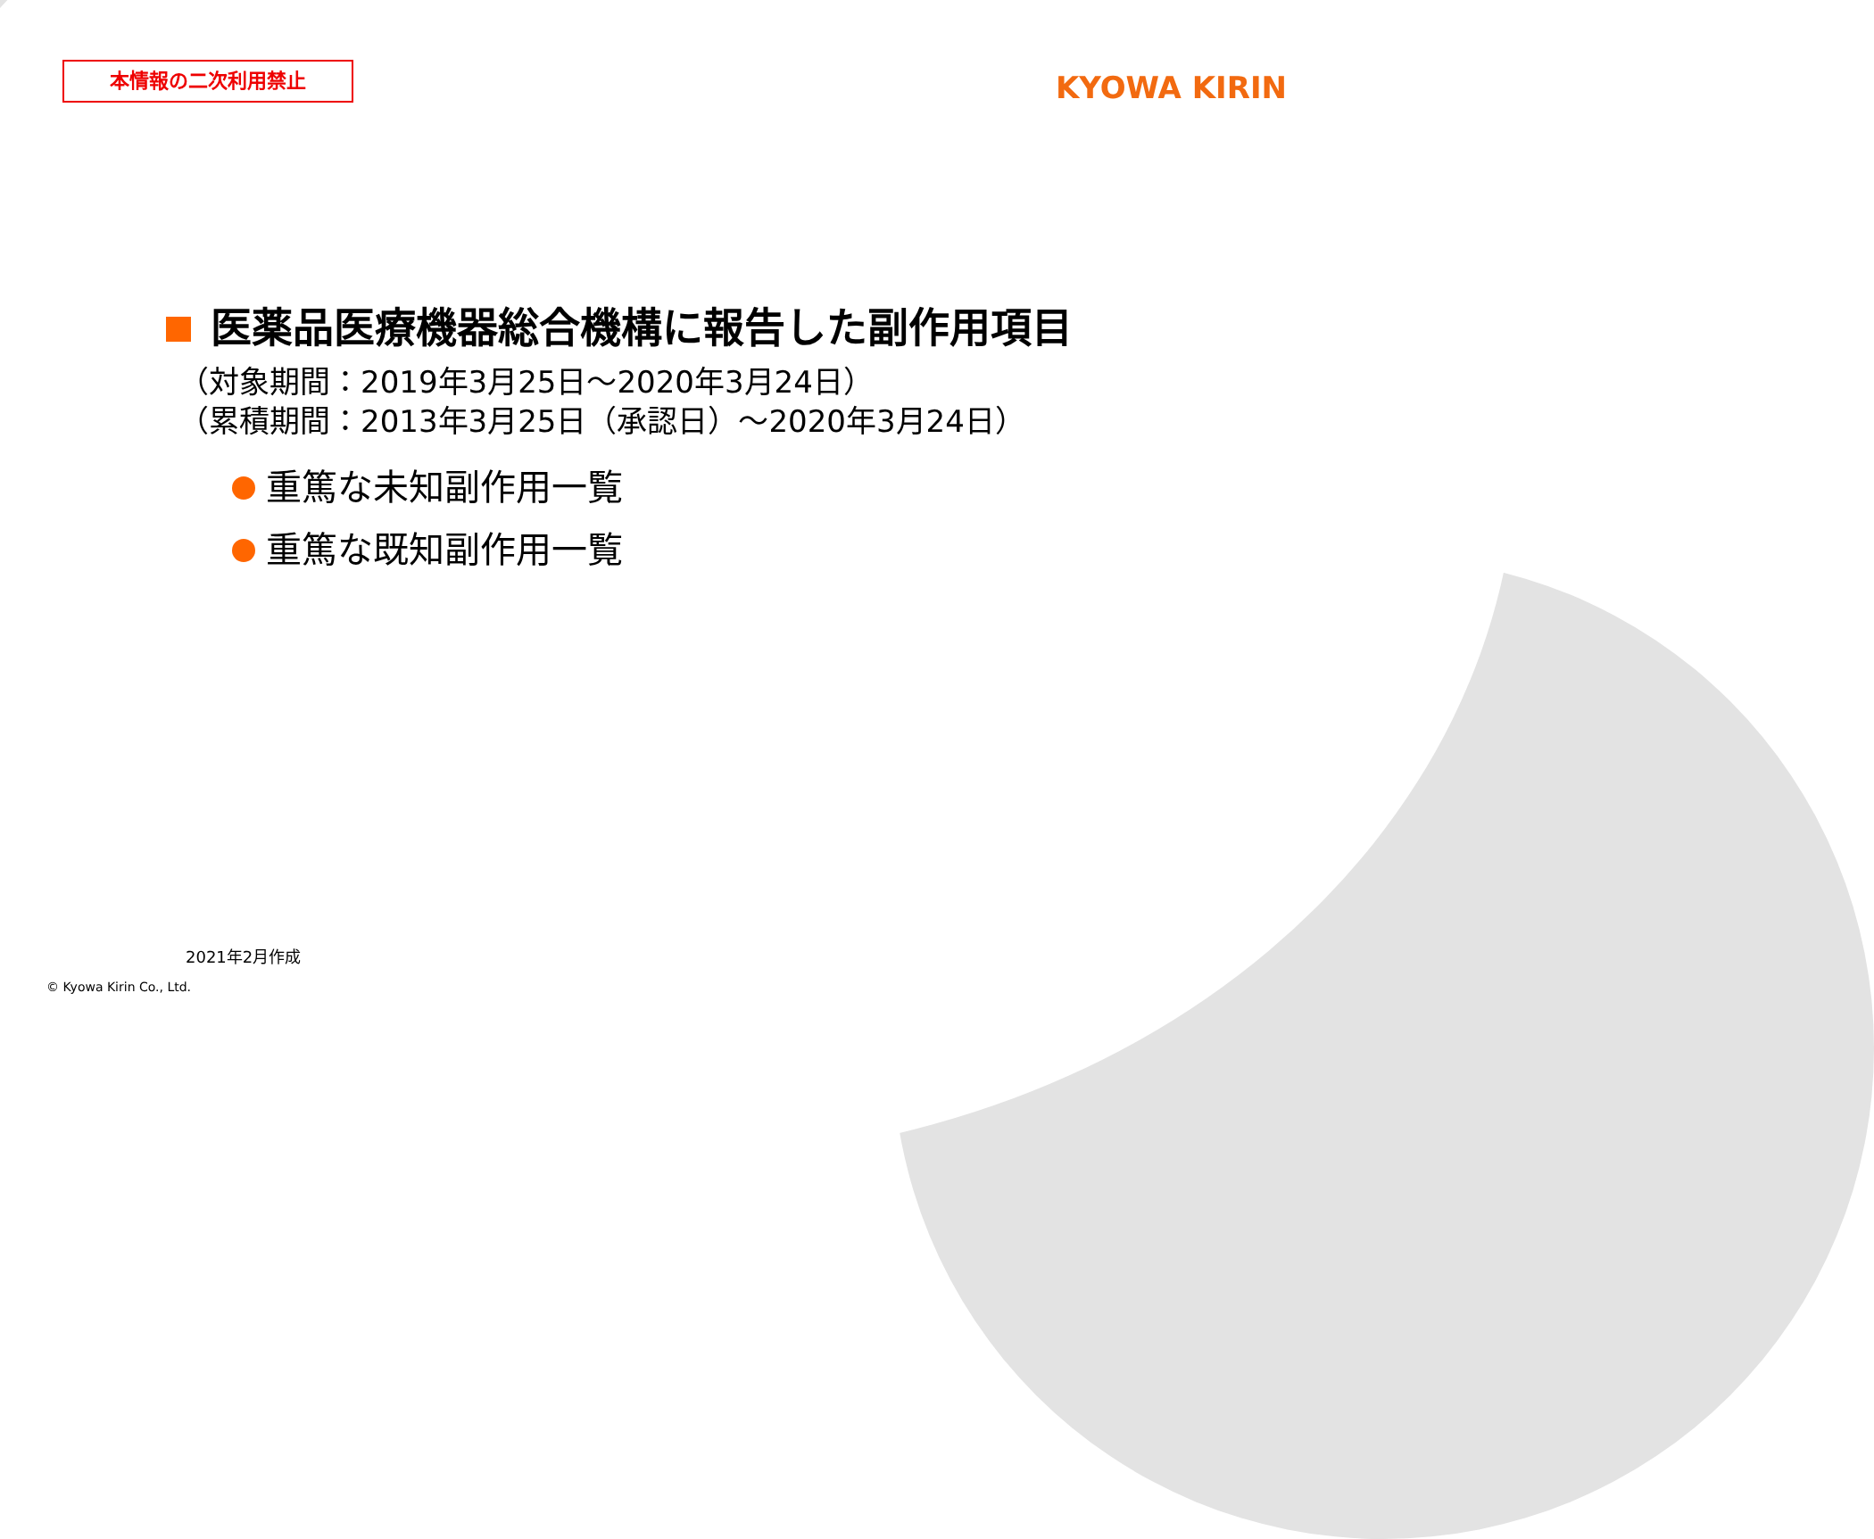本情報の二次利用禁止 KYOWA KIRIN
医薬品医療機器総合機構に報告した副作用項目
（対象期間：2019年3月25日～2020年3月24日）
（累積期間：2013年3月25日（承認日）～2020年3月24日）
重篤な未知副作用一覧
重篤な既知副作用一覧
2021年2月作成
© Kyowa Kirin Co., Ltd.